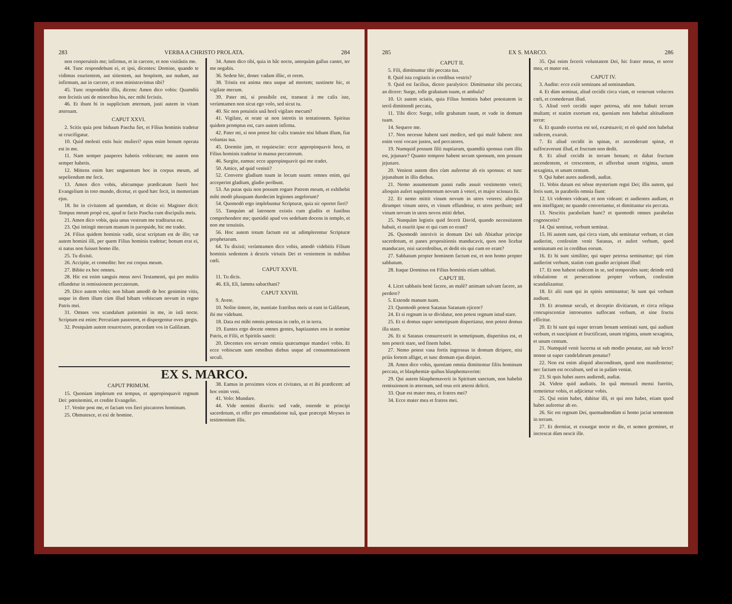283 VERBA A CHRISTO PROLATA. 284
non cooperuistis me; infirmus, et in carcere, et non visitâstis me.
44. Tunc respondebunt ei, et ipsi, dicentes: Domine, quando te vidimus esurientem, aut sitientem, aut hospitem, aut nudum, aut infirmum, aut in carcere, et non ministravimus tibi?
45. Tunc respondebit illis, dicens: Amen dico vobis: Quamdiù non fecistis uni de minoribus his, nec mihi fecistis.
46. Et ibunt hi in supplicium æternum, justi autem in vitam æternam.
CAPUT XXVI.
2. Scitis quia post biduum Pascha fiet, et Filius hominis tradetur ut crucifigatur.
10. Quid molesti estis huic mulieri? opus enim bonum operata est in me.
11. Nam semper pauperes habetis vobiscum; me autem non semper habetis.
12. Mittens enim hæc unguentum hoc in corpus meum, ad sepeliendum me fecit.
13. Amen dico vobis, ubicumque prædicatum fuerit hoc Evangelium in toto mundo, dicetur, et quod hæc fecit, in memoriam ejus.
18. Ite in civitatem ad quemdam, et dicite ei: Magister dicit: Tempus meum propè est, apud te facio Pascha cum discipulis meis.
21. Amen dico vobis, quia unus vestrum me traditurus est.
23. Qui intingit mecum manum in paropside, hic me tradet.
24. Filius quidem hominis vadit, sicut scriptum est de illo; væ autem homini illi, per quem Filius hominis tradetur; bonum erat ei, si natus non fuisset homo ille.
25. Tu dixisti.
26. Accipite, et comedite: hoc est corpus meum.
27. Bibite ex hoc omnes.
28. Hic est enim sanguis meus novi Testamenti, qui pro multis effundetur in remissionem peccatorum.
29. Dico autem vobis: non bibam amodò de hoc genimine vitis, usque in diem illum cùm illud bibam vobiscum novum in regno Patris mei.
31. Omnes vos scandalum patiemini in me, in istâ nocte. Scriptum est enim: Percutiam pastorem, et dispergentur oves gregis.
32. Postquàm autem resurrexero, præcedam vos in Galilæam.
34. Amen dico tibi, quia in hâc nocte, antequàm gallus cantet, ter me negabis.
36. Sedete hic, donec vadam illùc, et orem.
38. Tristis est anima mea usque ad mortem; sustinete hic, et vigilate mecum.
39. Pater mi, si possibile est, transeat à me calix iste, verùmtamen non sicut ego volo, sed sicut tu.
40. Sic non potuistis unâ horâ vigilare mecum?
41. Vigilate, et orate ut non intretis in tentationem. Spiritus quidem promptus est, caro autem infirma.
42. Pater mi, si non potest hic calix transire nisi bibam illum, fiat voluntas tua.
45. Dormite jam, et requiescite: ecce appropinquavit hora, et Filius hominis tradetur in manus peccatorum.
46. Surgite, eamus: ecce appropinquavit qui me tradet.
50. Amice, ad quid venisti?
52. Converte gladium tuum in locum suum: omnes enim, qui acceperint gladium, gladio peribunt.
53. An putas quia non possum rogare Patrem meum, et exhibebit mihi modò plusquam duodecim legiones angelorum?
54. Quomodò ergo implebuntur Scripturæ, quia sic oportet fieri?
55. Tanquàm ad latronem existis cum gladiis et fustibus comprehendere me; quotidiè apud vos sedebam docens in templo, et non me tenuistis.
56. Hoc autem totum factum est ut adimplerentur Scripturæ prophetarum.
64. Tu dixisti; verùmtamen dico vobis, amodò videbitis Filium hominis sedentem à dextris virtutis Dei et venientem in nubibus cœli.
CAPUT XXVII.
11. Tu dicis.
46. Eli, Eli, lamma sabacthani?
CAPUT XXVIII.
9. Avete.
10. Nolite timere, ite, nuntiate fratribus meis ut eant in Galilæam, ibi me videbunt.
18. Data est mihi omnis potestas in cœlo, et in terra.
19. Euntes ergo docete omnes gentes, baptizantes eos in nomine Patris, et Filii, et Spiritûs sancti:
20. Docentes eos servare omnia quæcumque mandavi vobis. Et ecce vobiscum sum omnibus diebus usque ad consummationem seculi.
EX S. MARCO.
CAPUT PRIMUM.
15. Quoniam impletum est tempus, et appropinquavit regnum Dei: pœnitemini, et credite Evangelio.
17. Venite post me, et faciam vos fieri piscatores hominum.
25. Obmutesce, et exi de homine.
38. Eamus in proximos vicos et civitates, ut et ibi prædicem: ad hoc enim veni.
41. Volo: Mundare.
44. Vide nemini dixeris: sed vade, ostende te principi sacerdotum, et offer pro emundatione tuâ, quæ præcepit Moyses in testimonium illis.
285 EX S. MARCO. 286
CAPUT II.
5. Fili, dimittuntur tibi peccata tua.
8. Quid ista cogitatis in cordibus vestris?
9. Quid est facilius, dicere paralytico: Dimittuntur tibi peccata; an dicere: Surge, tolle grabatum tuum, et ambula?
10. Ut autem sciatis, quia Filius hominis habet potestatem in terrâ dimittendi peccata,
11. Tibi dico: Surge, tolle grabatum tuum, et vade in domum tuam.
14. Sequere me.
17. Non necesse habent sani medico, sed qui malè habent: non enim veni vocare justos, sed peccatores.
19. Numquid possunt filii nuptiarum, quamdiù sponsus cum illis est, jejunare? Quanto tempore habent secum sponsum, non possunt jejunare.
20. Venient autem dies cùm auferetur ab eis sponsus: et tunc jejunabunt in illis diebus.
21. Nemo assumentum panni rudis assuit vestimento veteri; alioquin aufert supplementum novum à veteri, et major scissura fit.
22. Et nemo mittit vinum novum in utres veteres: alioquin dirumpet vinum utres, et vinum effundetur, et utres peribunt; sed vinum novum in utres novos mitti debet.
25. Nunquàm legistis quid fecerit David, quando necessitatem habuit, et esuriit ipse et qui cum eo erant?
26. Quomodò introivit in domum Dei sub Abiathar principe sacerdotum, et panes propositionis manducavit, quos non licebat manducare, nisi sacerdotibus, et dedit eis qui cum eo erant?
27. Sabbatum propter hominem factum est, et non homo propter sabbatum.
28. Itaque Dominus est Filius hominis etiam sabbati.
CAPUT III.
4. Licet sabbatis benè facere, an malè? animam salvam facere, an perdere?
5. Extende manum tuam.
23. Quomodò potest Satanas Satanam ejicere?
24. Et si regnum in se dividatur, non potest regnum istud stare.
25. Et si domus super semetipsam dispertiatur, non potest domus illa stare.
26. Et si Satanas consurrexerit in semetipsum, dispertitus est, et non poterit stare, sed finem habet.
27. Nemo potest vasa fortis ingressus in domum diripere, nisi priùs fortem alliget, et tunc domum ejus diripiet.
28. Amen dico vobis, quoniam omnia dimittentur filiis hominum peccata, et blasphemiæ quibus blasphemaverint:
29. Qui autem blasphemaverit in Spiritum sanctum, non habebit remissionem in æternum, sed reus erit æterni delicti.
33. Quæ est mater mea, et fratres mei?
34. Ecce mater mea et fratres mei.
35. Qui enim fecerit voluntatem Dei, hic frater meus, et soror mea, et mater est.
CAPUT IV.
3. Audite: ecce exiit seminans ad seminandum.
4. Et dùm seminat, aliud cecidit circa viam, et venerunt volucres cœli, et comederunt illud.
5. Aliud verò cecidit super petrosa, ubi non habuit terram multam; et statim exortum est, quoniam non habebat altitudinem terræ:
6. Et quando exortus est sol, exæstuavit; et eò quòd non habebat radicem, exaruit.
7. Et aliud cecidit in spinas, et ascenderunt spinæ, et suffocaverunt illud, et fructum non dedit.
8. Et aliud cecidit in terram bonam; et dabat fructum ascendentem, et crescentem, et afferebat unum triginta, unum sexaginta, et unum centum.
9. Qui habet aures audiendi, audiat.
11. Vobis datum est nôsse mysterium regni Dei; illis autem, qui foris sunt, in parabolis omnia fiunt:
12. Ut videntes videant, et non videant: et audientes audiant, et non intelligant; ne quando convertantur, et dimittantur eis peccata.
13. Nescitis parabolam hanc? et quomodò omnes parabolas cognoscetis?
14. Qui seminat, verbum seminat.
15. Hi autem sunt, qui circa viam, ubi seminatur verbum, et cùm audierint, confestim venit Satanas, et aufert verbum, quod seminatum est in cordibus eorum.
16. Et hi sunt similiter, qui super petrosa seminantur; qui cùm audierint verbum, statim cum gaudio accipiunt illud:
17. Et non habent radicem in se, sed temporales sunt; deinde ortâ tribulatione et persecutione propter verbum, confestim scandalizantur.
18. Et alii sunt qui in spinis seminantur; hi sunt qui verbum audiunt.
19. Et ærumnæ seculi, et deceptio divitiarum, et circa reliqua concupiscentiæ introeuntes suffocant verbum, et sine fructu efficitur.
20. Et hi sunt qui super terram bonam seminati sunt, qui audiunt verbum, et suscipiunt et fructificant, unum triginta, unum sexaginta, et unum centum.
21. Numquid venit lucerna ut sub modio ponatur, aut sub lecto? nonne ut super candelabrum ponatur?
22. Non est enim aliquid absconditum, quod non manifestetur; nec factum est occultum, sed ut in palàm veniat.
23. Si quis habet aures audiendi, audiat.
24. Videte quid audiatis. In quâ mensurâ mensi fueritis, remetietur vobis, et adjicietur vobis.
25. Qui enim habet, dabitur illi, et qui non habet, etiam quod habet auferetur ab eo.
26. Sic est regnum Dei, quemadmodùm si homo jaciat sementem in terram.
27. Et dormiat, et exsurgat nocte et die, et semen germinet, et increscat dùm nescit ille.